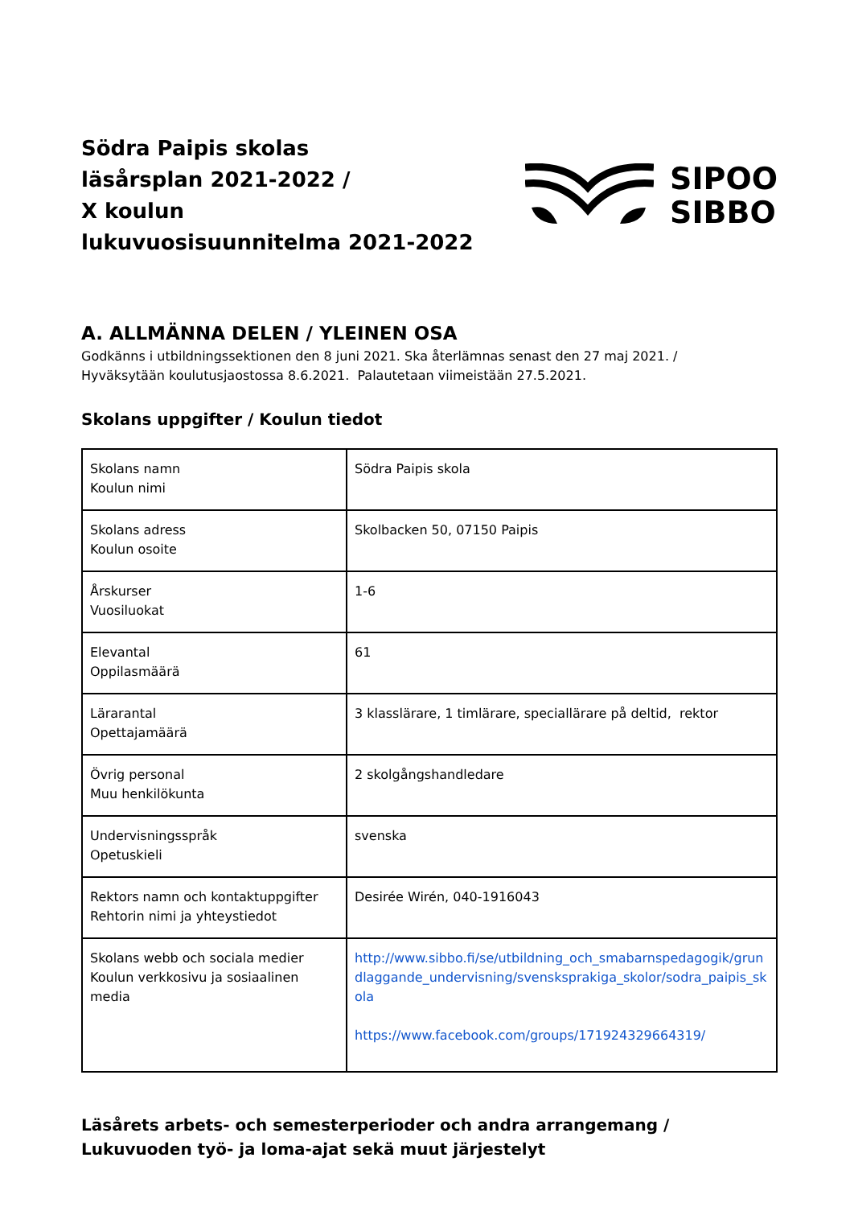Södra Paipis skolas
läsårsplan 2021-2022 /
X koulun
lukuvuosisuunnitelma 2021-2022
SIPOO
SIBBO
A. ALLMÄNNA DELEN / YLEINEN OSA
Godkänns i utbildningssektionen den 8 juni 2021. Ska återlämnas senast den 27 maj 2021. /
Hyväksytään koulutusjaostossa 8.6.2021. Palautetaan viimeistään 27.5.2021.
Skolans uppgifter / Koulun tiedot
| Skolans namn Koulun nimi | Södra Paipis skola |
| Skolans adress Koulun osoite | Skolbacken 50, 07150 Paipis |
| Årskurser Vuosiluokat | 1-6 |
| Elevantal Oppilasmäärä | 61 |
| Lärarantal Opettajamäärä | 3 klasslärare, 1 timlärare, speciallärare på deltid, rektor |
| Övrig personal Muu henkilökunta | 2 skolgångshandledare |
| Undervisningsspråk Opetuskieli | svenska |
| Rektors namn och kontaktuppgifter Rehtorin nimi ja yhteystiedot | Desirée Wirén, 040-1916043 |
| Skolans webb och sociala medier Koulun verkkosivu ja sosiaalinen media | http://www.sibbo.fi/se/utbildning_och_smabarnspedagogik/grundlaggande_undervisning/svensksprakiga_skolor/sodra_paipis_skola https://www.facebook.com/groups/171924329664319/ |
Läsårets arbets- och semesterperioder och andra arrangemang / Lukuvuoden työ- ja loma-ajat sekä muut järjestelyt